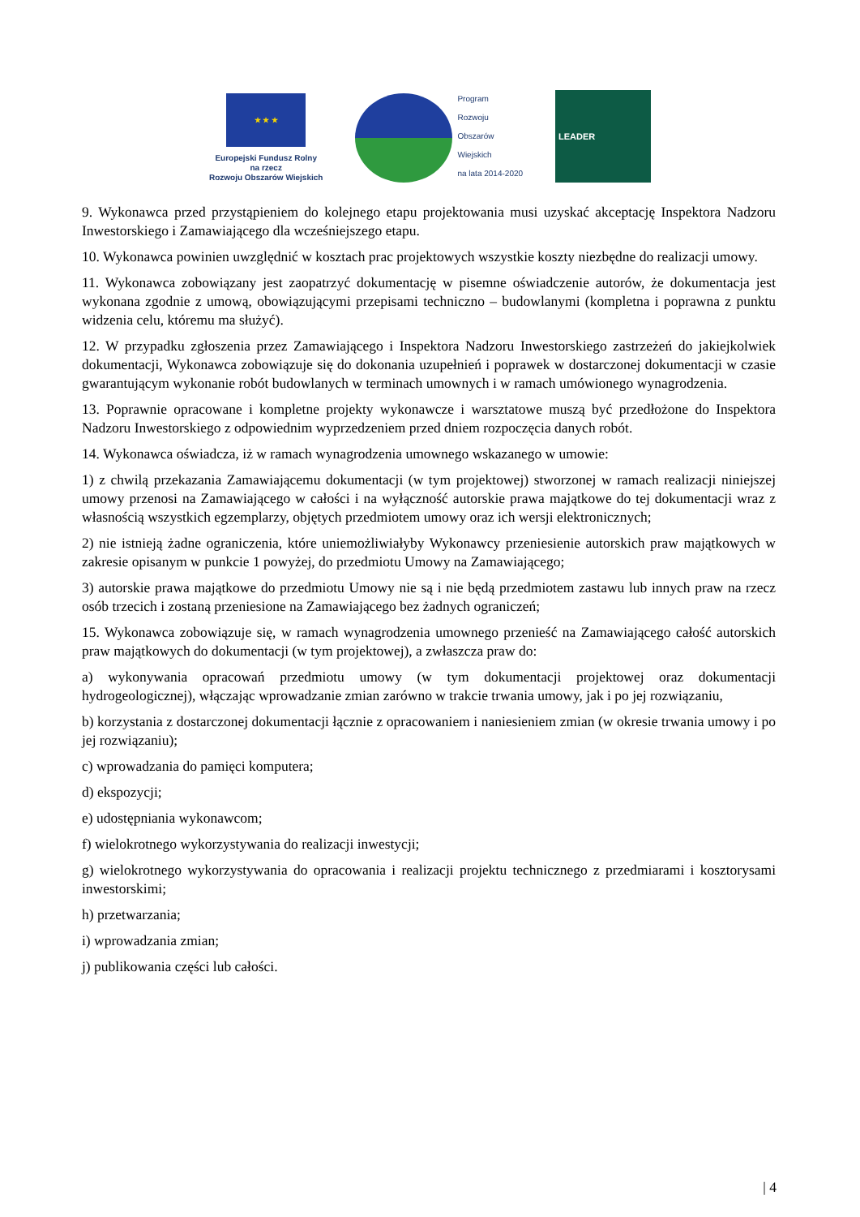★ ★ ★
Europejski Fundusz Rolny
na rzecz
Rozwoju Obszarów Wiejskich
Program
Rozwoju
Obszarów
Wiejskich
na lata 2014-2020
LEADER
9. Wykonawca przed przystąpieniem do kolejnego etapu projektowania musi uzyskać akceptację Inspektora Nadzoru Inwestorskiego i Zamawiającego dla wcześniejszego etapu.
10. Wykonawca powinien uwzględnić w kosztach prac projektowych wszystkie koszty niezbędne do realizacji umowy.
11. Wykonawca zobowiązany jest zaopatrzyć dokumentację w pisemne oświadczenie autorów, że dokumentacja jest wykonana zgodnie z umową, obowiązującymi przepisami techniczno – budowlanymi (kompletna i poprawna z punktu widzenia celu, któremu ma służyć).
12. W przypadku zgłoszenia przez Zamawiającego i Inspektora Nadzoru Inwestorskiego zastrzeżeń do jakiejkolwiek dokumentacji, Wykonawca zobowiązuje się do dokonania uzupełnień i poprawek w dostarczonej dokumentacji w czasie gwarantującym wykonanie robót budowlanych w terminach umownych i w ramach umówionego wynagrodzenia.
13. Poprawnie opracowane i kompletne projekty wykonawcze i warsztatowe muszą być przedłożone do Inspektora Nadzoru Inwestorskiego z odpowiednim wyprzedzeniem przed dniem rozpoczęcia danych robót.
14. Wykonawca oświadcza, iż w ramach wynagrodzenia umownego wskazanego w umowie:
1) z chwilą przekazania Zamawiającemu dokumentacji (w tym projektowej) stworzonej w ramach realizacji niniejszej umowy przenosi na Zamawiającego w całości i na wyłączność autorskie prawa majątkowe do tej dokumentacji wraz z własnością wszystkich egzemplarzy, objętych przedmiotem umowy oraz ich wersji elektronicznych;
2) nie istnieją żadne ograniczenia, które uniemożliwiałyby Wykonawcy przeniesienie autorskich praw majątkowych w zakresie opisanym w punkcie 1 powyżej, do przedmiotu Umowy na Zamawiającego;
3) autorskie prawa majątkowe do przedmiotu Umowy nie są i nie będą przedmiotem zastawu lub innych praw na rzecz osób trzecich i zostaną przeniesione na Zamawiającego bez żadnych ograniczeń;
15. Wykonawca zobowiązuje się, w ramach wynagrodzenia umownego przenieść na Zamawiającego całość autorskich praw majątkowych do dokumentacji (w tym projektowej), a zwłaszcza praw do:
a) wykonywania opracowań przedmiotu umowy (w tym dokumentacji projektowej oraz dokumentacji hydrogeologicznej), włączając wprowadzanie zmian zarówno w trakcie trwania umowy, jak i po jej rozwiązaniu,
b) korzystania z dostarczonej dokumentacji łącznie z opracowaniem i naniesieniem zmian (w okresie trwania umowy i po jej rozwiązaniu);
c) wprowadzania do pamięci komputera;
d) ekspozycji;
e) udostępniania wykonawcom;
f) wielokrotnego wykorzystywania do realizacji inwestycji;
g) wielokrotnego wykorzystywania do opracowania i realizacji projektu technicznego z przedmiarami i kosztorysami inwestorskimi;
h) przetwarzania;
i) wprowadzania zmian;
j) publikowania części lub całości.
| 4